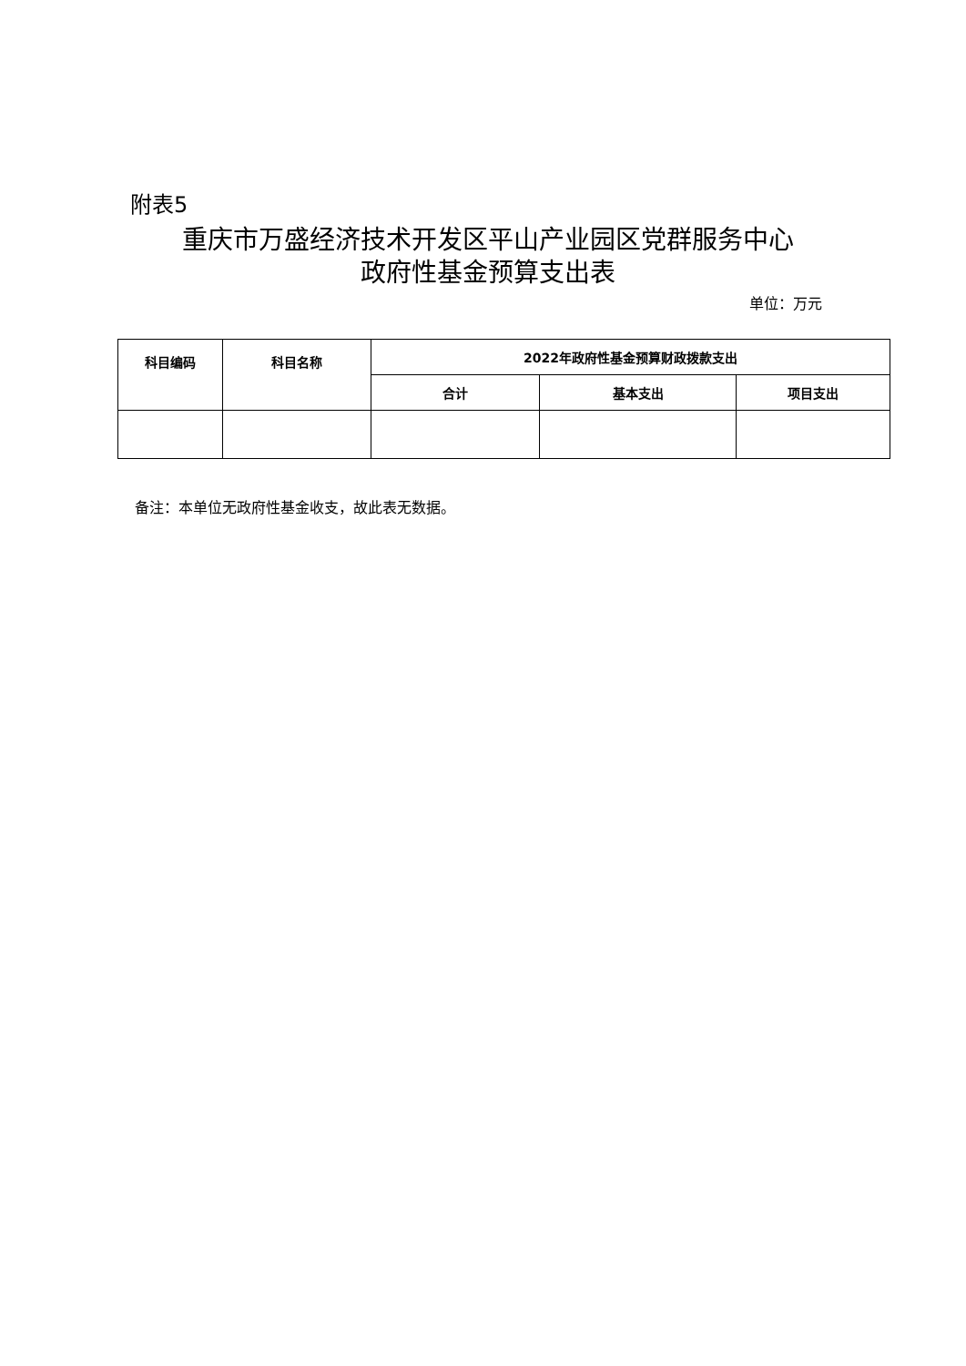附表5
重庆市万盛经济技术开发区平山产业园区党群服务中心
政府性基金预算支出表
单位：万元
| 科目编码 | 科目名称 | 2022年政府性基金预算财政拨款支出 | | |
| --- | --- | --- | --- | --- |
| | | 合计 | 基本支出 | 项目支出 |
备注：本单位无政府性基金收支，故此表无数据。